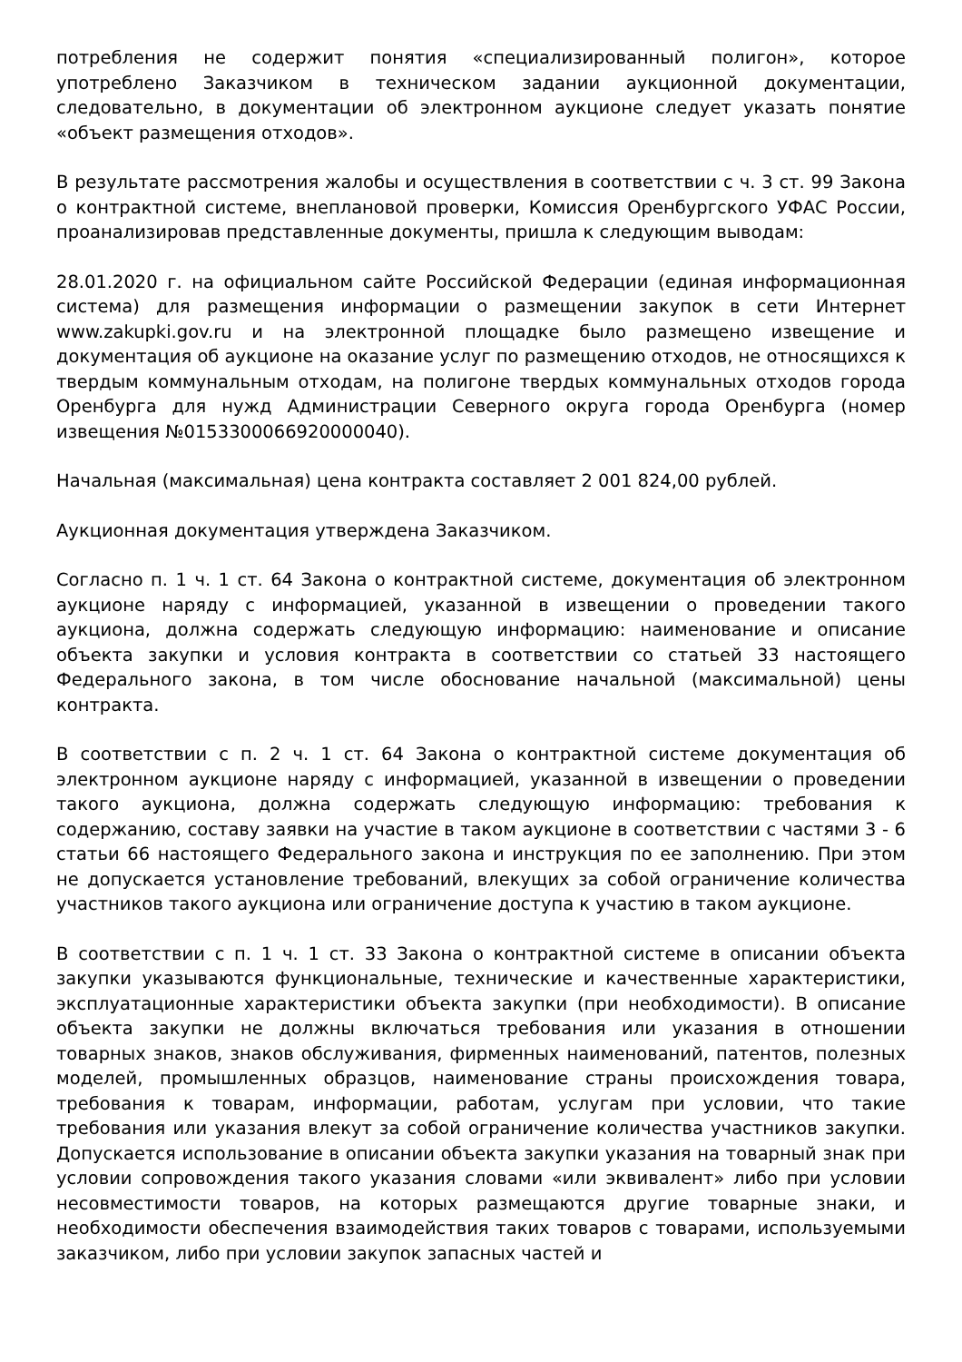потребления не содержит понятия «специализированный полигон», которое употреблено Заказчиком в техническом задании аукционной документации, следовательно, в документации об электронном аукционе следует указать понятие «объект размещения отходов».
В результате рассмотрения жалобы и осуществления в соответствии с ч. 3 ст. 99 Закона о контрактной системе, внеплановой проверки, Комиссия Оренбургского УФАС России, проанализировав представленные документы, пришла к следующим выводам:
28.01.2020 г. на официальном сайте Российской Федерации (единая информационная система) для размещения информации о размещении закупок в сети Интернет www.zakupki.gov.ru и на электронной площадке было размещено извещение и документация об аукционе на оказание услуг по размещению отходов, не относящихся к твердым коммунальным отходам, на полигоне твердых коммунальных отходов города Оренбурга для нужд Администрации Северного округа города Оренбурга (номер извещения №0153300066920000040).
Начальная (максимальная) цена контракта составляет 2 001 824,00 рублей.
Аукционная документация утверждена Заказчиком.
Согласно п. 1 ч. 1 ст. 64 Закона о контрактной системе, документация об электронном аукционе наряду с информацией, указанной в извещении о проведении такого аукциона, должна содержать следующую информацию: наименование и описание объекта закупки и условия контракта в соответствии со статьей 33 настоящего Федерального закона, в том числе обоснование начальной (максимальной) цены контракта.
В соответствии с п. 2 ч. 1 ст. 64 Закона о контрактной системе документация об электронном аукционе наряду с информацией, указанной в извещении о проведении такого аукциона, должна содержать следующую информацию: требования к содержанию, составу заявки на участие в таком аукционе в соответствии с частями 3 - 6 статьи 66 настоящего Федерального закона и инструкция по ее заполнению. При этом не допускается установление требований, влекущих за собой ограничение количества участников такого аукциона или ограничение доступа к участию в таком аукционе.
В соответствии с п. 1 ч. 1 ст. 33 Закона о контрактной системе в описании объекта закупки указываются функциональные, технические и качественные характеристики, эксплуатационные характеристики объекта закупки (при необходимости). В описание объекта закупки не должны включаться требования или указания в отношении товарных знаков, знаков обслуживания, фирменных наименований, патентов, полезных моделей, промышленных образцов, наименование страны происхождения товара, требования к товарам, информации, работам, услугам при условии, что такие требования или указания влекут за собой ограничение количества участников закупки. Допускается использование в описании объекта закупки указания на товарный знак при условии сопровождения такого указания словами «или эквивалент» либо при условии несовместимости товаров, на которых размещаются другие товарные знаки, и необходимости обеспечения взаимодействия таких товаров с товарами, используемыми заказчиком, либо при условии закупок запасных частей и